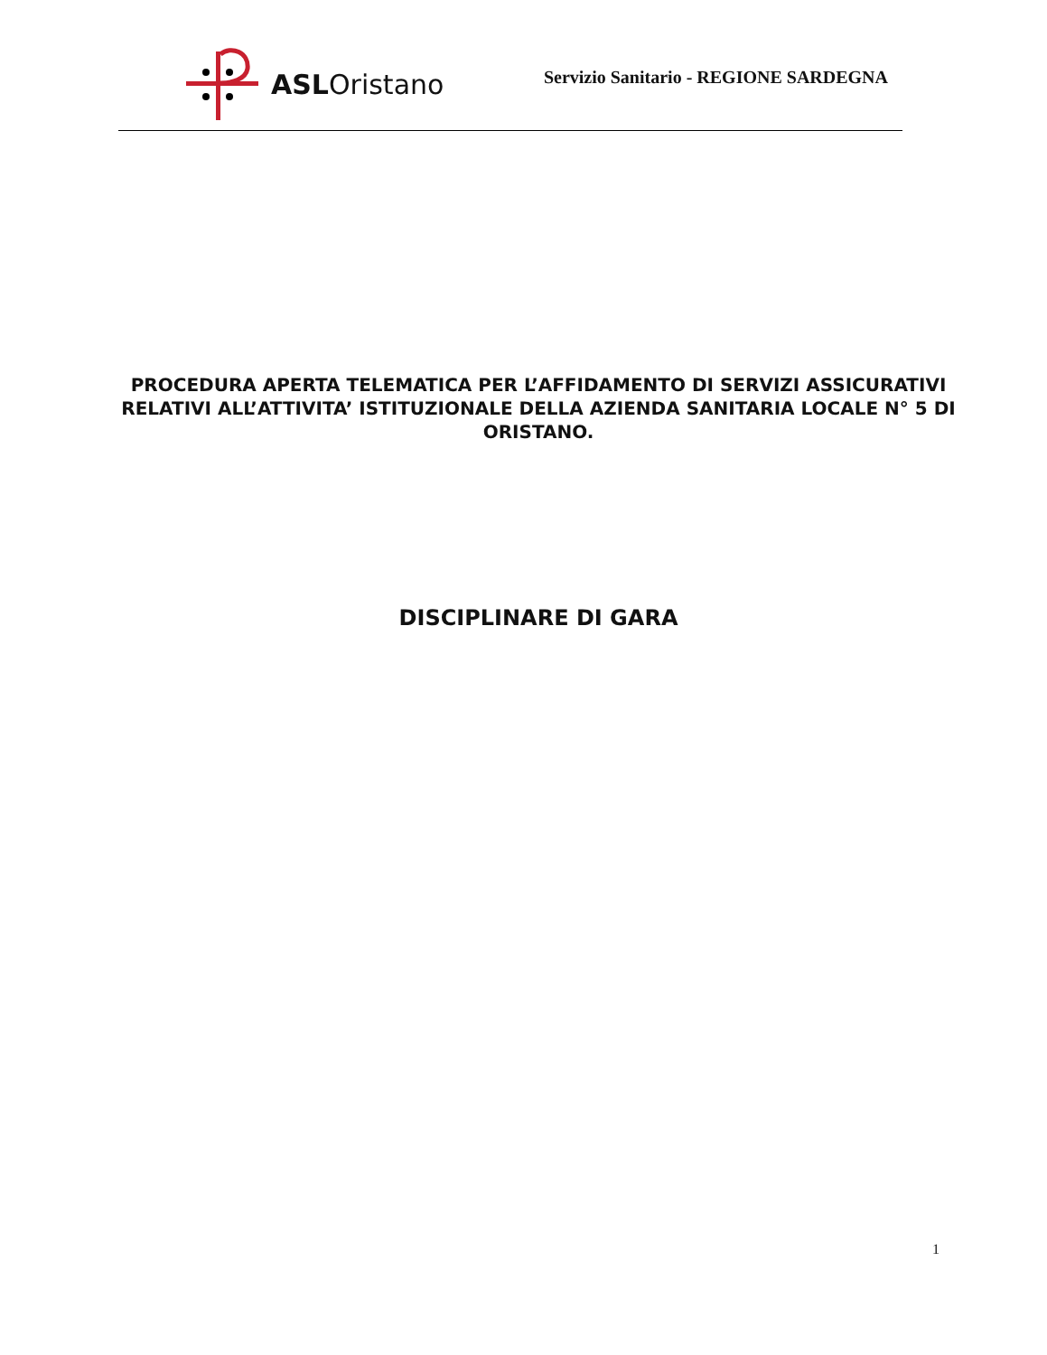ASLOristano
Servizio Sanitario - REGIONE SARDEGNA
PROCEDURA APERTA TELEMATICA PER L’AFFIDAMENTO DI SERVIZI ASSICURATIVI RELATIVI ALL’ATTIVITA’ ISTITUZIONALE DELLA AZIENDA SANITARIA LOCALE N° 5 DI ORISTANO.
DISCIPLINARE DI GARA
1